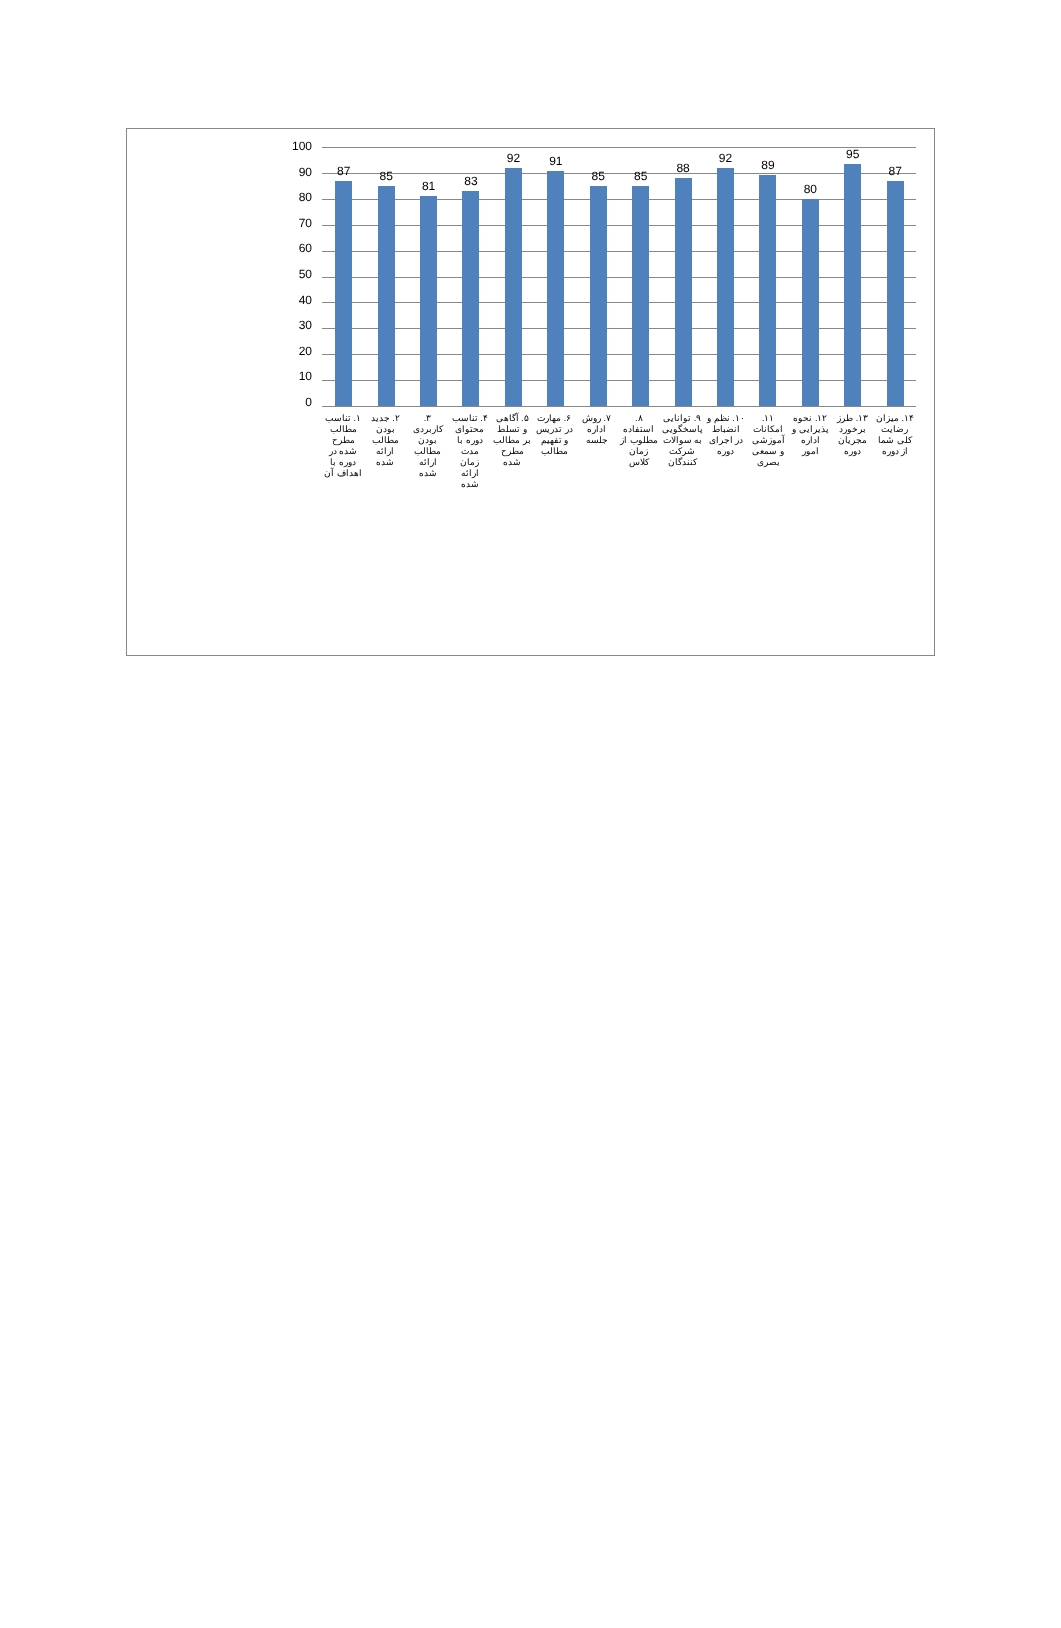100
90
80
70
60
50
40
30
20
10
0
87 85 81 83 92 91 85 85 88 92 89 80 95 87
۱. تناسب مطالب مطرح شده در دوره با اهداف آن
۲. جدید بودن مطالب ارائه شده ۳. کاربردی بودن مطالب ارائه شده
۴. تناسب محتوای دوره با مدت زمان ارائه شده
۵. آگاهی و تسلط بر مطالب مطرح شده
۶. مهارت در تدریس و تفهیم مطالب
۷. روش اداره جلسه ۸. استفاده مطلوب از زمان کلاس ۹. توانایی پاسخگویی به سوالات شرکت کنندگان
۱۰. نظم و انضباط در اجرای دوره ۱۱. امکانات آموزشی و سمعی بصری ۱۲. نحوه پذیرایی و اداره امور ۱۳. طرز برخورد مجریان دوره ۱۴. میزان رضایت کلی شما از دوره